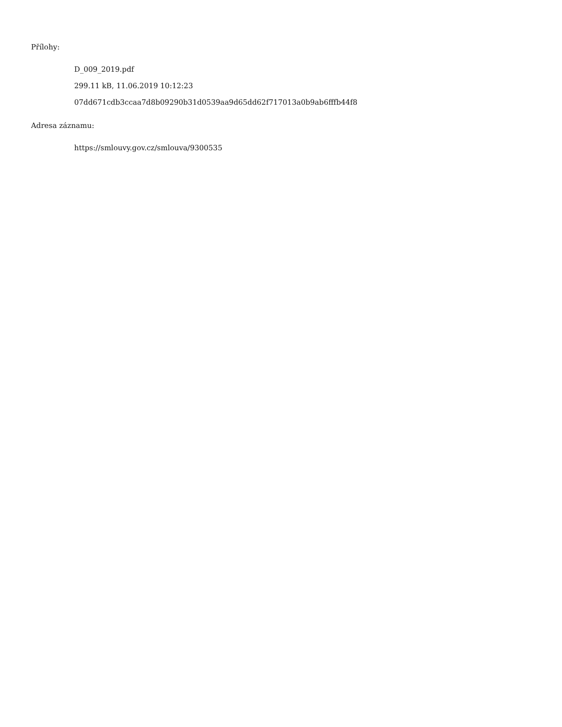Přílohy:
D_009_2019.pdf
299.11 kB, 11.06.2019 10:12:23
07dd671cdb3ccaa7d8b09290b31d0539aa9d65dd62f717013a0b9ab6fffb44f8
Adresa záznamu:
https://smlouvy.gov.cz/smlouva/9300535